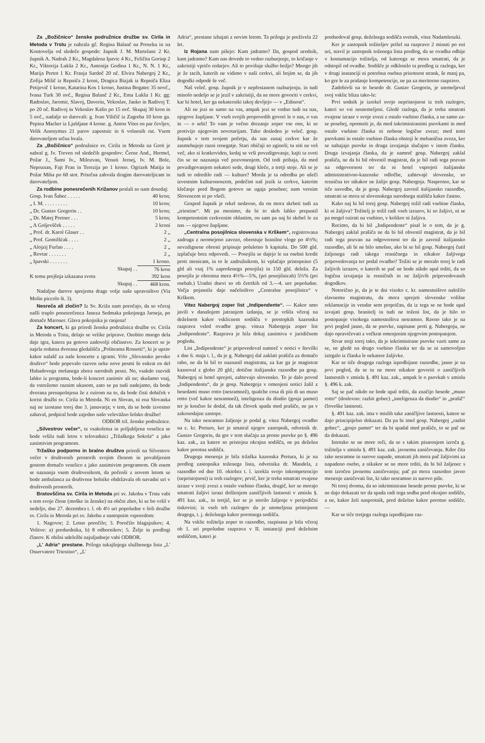Za „Božičnico“ ženske podružnice družbe sv. Cirila in Metoda v Trstu je nabrala gč. Regina Balanč na Proseku in na Kontovelju od sledeče gospode: župnik J. M. Martelanc 2 Kr. župnik A. Nadrah 2 Kr., Magdalena Ipavic 4 Kr., Feličita Gorinp 2 Kr., Viktorija Lukša 2 Kr., Antonija Godina 1 Kr., N. N. 1 Kr., Marija Pertot 1 Kr. Franja Sardoč 20 nč. Elvira Nabergoj 2 Kr., Zofija Milič iz Repniča 2 kroni, Dragica Bizjak iz Repniča Eliza Petijevič 1 krono, Katarina Kos 1 krono, Justina Bogatec 35 novč., Ivana Turk 30 nvč., Regina Balanč 2 Kr., Ema Lukša 1 Kr. gg: Radoslav, Jaromir, Slavoj, Davorin, Vekoslav, Janko in Radivoj T. po 20 nč. Radivoj in Vekoslav Kalin po 15 nvč. Skupaj 30 kron in 5 nvč., nadalje so darovali: g. Ivan Viličič iz Zagreba 10 kron ga. Pepina Macher iz Ljubljane 4 krone. g. Anton Vites en par čevljev, Velik Anonymus 21 parov zapestnic in 6 volnenih rut. Vsem darovateljem srčna hvala.
Za „Božičnico“ podružnice sv. Cirila in Metoda na Greti je nabral g. Iv. Treven od sledečih gospodov: Černe And., Hermel, Požar J., Šumi Iv., Milozvan, Venuti Jernej, Iv. M. Bole, Nepoznan, Fajt Fran in Terezija po 1 krono. Ogrizek Matija in Požar Miha po 60 stot. Prisrčna zahvala dragim darovateljicam in darovateljem.
Za rodbine ponesrečenih Križanov poslali so nam dosedaj:
| Gosp. Ivan Šabec . . . . . | 40 kron; |
| „ I. M. . . . . . . . . . | 10 kron; |
| „ Dr. Gustav Gregorin . . | 10 kron; |
| „ Dr. Matej Pretner . . . | 5 kron; |
| „ A Goljevšček . . . . . | 2 kroni |
| „ Prof. dr. Karol Glaser . . | 2 „ |
| „ Prof. Gomilšćak . . . . | 2 „ |
| „ Alojzij Furlan . . . . | 2 „ |
| „ Rovtar . . . . . . . | 2 „ |
| „ Ipavski . . . . . . . | 1 krono. |
| Skupaj . . | 76 kron |
| K temu prejšnja izkazana svota | 392 kron |
| Skupaj . . | 468 kron. |
Nadaljne darove sprejema drage volje naše upravništvo (Via Molin piccolo št. 3).
Nesreča ali zločin? Iz Sv. Križa nam poročajo, da so včeraj našli truplo ponesrečenca Janeza Sedmaka pokojnega Jarneja, po domače Maroner. Glava pokojnika je ranjena!
Za koncert, ki ga priredi ženska podružnica družbe sv. Cirila in Metoda u Trstu, delajo se velike priprave. Osobito mnogo dela daje igra, katera pa gotovo zadovolji občinstvo. Za koncert se je najela redutna dvorana gledališča „Politeama Rossetti“, ki je uprav kakor nalašč za naše koncerte z igrami. Vrlo „Slovansko pevsko društvo“ bode popevalo razven neke nove pesmi še enkrat en del Hubadovega mešanega zbora narodnih pesni. No, vsakdo razvidi lahko iz programa, bode-li koncert zanimiv ali ne; skušamo vsaj, da vstrežemo raznim ukusom, zato se pa tudi nadejamo, da bode dvorana prenapolnjena že z ozirom na to, da bode čisti dobiček v korist družbi sv. Cirila in Metoda. Ni en Slovan, ni ena Slovanka naj ne izostane torej dne 3. januvarja; v tem, da se bode izvestno zabaval, podpiral bode zajedno našo veleväžno šolsko družbo!
ODBOR trž. ženske podružnice.
„Silvestrov večer“, ta vsakoletna in priljubljena veselica se bode vršila tudi letos v telovadnici „Tržaškega Sokola“ z jako zanimivim programom.
Tržaško podporno in bralno društvo priredi na Silvestrov večer v društvenih prostorih svojim členom in povabljenim gostom domačo veselico z jako zanimivim programom. Ob enem se naznanja vsem društvenikom, da počenši z novem letom se bode ambulanca za društvene bolnike obdržavala ob navadni uri v društvenih prostorih.
Bratovščina sv. Cirila in Metoda pri sv. Jakobu v Trstu vabi s tem svoje člene (moške in ženske) na občni zbor, ki se bo vršil v nedeljo, dne 27. decembra t. l. ob 4½ uri popoludne v šoli družbe sv. Cirila in Metoda pri sv. Jakobu z nastopnim vsporedom:
1. Nagovor; 2. Letno poročilo; 3. Poročilo blagajnikov; 4. Volitve: a) predsednika, b) 8 odbornikov; 5. Želje in predlogi članov. K obilni udeležbi najuljudneje vabi ODBOR.
„L' Adria“ prestane. Priloga tukajšnjega službenega lista „L' Osservatore Triestino“, „L'
Adria“, prestane izhajati z novim letom. Ta priloga je preživela 22 let.
Iz Rojana nam pišejo: Kam jadramo? Da, gospod urednik, kam jadramo? Kam nas dovede to vedno razburjenje, to kričanje v zakristiji vpričo redarjev. Ali to povišuje službo božjo? Mnogo jih je že tacih, katerih ne vidimo v naši cerkvi, ali bojim se, da jih dogodki odpodè še več.
Naš veleč. gosp. župnik je v nepřestanem razburjenju. in tudi minolo nedeljo se je jezil v zakristiji, da ne more govoriti v cerkvi, kar bi hotel, ker ga nekaterniki takoj devljejo — v „Edinost“.
Ali ne jezi se samo na vas, ampak jezi se vedno tudi na nas, njegove župljane. V vseh svojih propovedih govori le o nas, o vas in — o sebi! To vam je večno drezanje zoper vse one, ki se protivijo njegovim novotarijam. Tako dosleden je veleč. gosp. župnik v tem svojem početju, da nas zunaj cerkve kar že zasmehujejo razni renegatje. Stari običaji so zginoli; tu niti ne veš več, ako si kratkoviden, kedaj se vrši povzdigovanje, kajti ta sveti čin se ne naznanja več pozvonenjem. Od todi prihaja, da med povzdigovanjem nekateri sede, drugi kleče, a tretji stoje. Ali se je tudi to odredilo radi — kulture? Morda je ta odredba po ušeči izvestnim kulturonoscem, podečim naš jezik iz cerkve, katerim klečanje pred Bogom gotovo ne ugaja posebno; nam vernim Slovencem ni po všeči.
Gospod župnik je rekel nedavno, da on mora skrbeti tudi za „triestine“. Mi pa menimo, da bi to skrb lahko prepustil kompetentnim cerkvenim oblastim, on sam pa naj bi skrbel le za nas — njegove župljane.
„Centralna posojilnica slovenska v Krškem“, registrovana zadruga z neomejeno zavezo, obrestuje hranilne vloge po 4½%; nevzdignene obresti pripisuje poluletno h kapitalu. Do 500 gld. izplačuje brez odpovedi. — Posojila se dajejo le na osebni kredit proti menicam, in to le zadružnikom, ki vplačajo pristopnino (5 gld ali vsaj 1% zaprošenega posojila) in 150 gld. deleža. Za posojila je obrestna mera 4½%—5%, (pri posojilnicah) 5½% (pri osebah.) Uradni dnevi so ob četrtkih od 3.—4. ure popoludne. Večja pojasnila daje načelništvo „Centralne posojilnice“ v Krškem.
Vitez Nabergoj zoper list „Indipendente“. — Kakor smo javili v današnjem jutranjem izdanju, se je vršila včeraj na deželnem kakor vsklicnem sodišču v prestopkih kazenska razprava vsled ovadbe gosp. viteza Nabergoja zoper list „Indipendente“. Razprava je bila dokaj zanimiva v juridičnem pogledu.
List „Indipendente“ je pripovedoval namreč v notici v številki z dne 6. maja t. l., da je g. Nabergoj dal zaklati prašiča za domačo rabo, ne da bi bil to naznanil magistratu, za kar ga je magistrat kaznoval z globo 20 gld.; dotične italijanske razsodbe pa gosp. Nabergoj ni hotel sprejeti, zahtevajo slovensko. To je dalo povod „Indipendentu“, da je gosp. Nabergoja v omenjeni notici žalil z besedami muso rotto (nesramnež), qualche cosa di più di un muso rotto (več kakor nesramnež), inteligenza da dindio (gosja pamet) ter je končno še dodal, da tak človek spada med prašiče, ne pa v zakonodajne zastope.
Na tako nesramno žaljenje je podal g. vitez Nabergoj ovadbo na c. kr. Preturo, ker je smatral njegov zastopnik, odvetnik dr. Gustav Gregorin, da gre v tem slučaju za proste psovke po §. 496 kaz. zak., za katere so pristojna okrajna sodišča, ne pa deželna kakor porotna sodišča.
Drugega menenja je bila tržaška kazenska Pretura, ki je na predlog zastopnika toženega lista, odvetnika dr. Mandela, z razsodbo od dne 10. oktobra t. l. izrekla svojo inkompetencijo (nepristojnost) iz treh razlogov; prvič, ker je treba smatrati ovajene izraze v svoji zvezi z ostalo vsebino članka, drugič, ker se morajo smatrati žaljivi izrazi dolženjem zaničljivih lastnosti v zmislu §. 491 kaz. zak., in tretjič, ker se je storilo žaljenje v perijodični tiskovini; iz vseh teh razlogov da je utemeljena pristojnost drugega, t. j. deželnega kakor porotnega sodišča.
Na vsklic tožitelja zoper to razsodbo, razpisana je bila včeraj ob 1. uri popoludne razprava v II. instanciji pred deželnim sodiščem, kateri je
predsedoval gosp. deželnega sodišča svetnik, vitez Nadamlenzki.
Ker je zastopnik tožiteljev prišel na razpravo 2 minuti po eni uri, stavil je zastopnik toženega lista predlog, da se ovadba odbije v kontumacijo tožitelja, od katerega se mora smatrati, da je odstopil od ovadbe. Sodišče je odklonilo ta predlog iz razloga, ker v drugi instanciji ni potrebna osebna prisotnost strank, še manj pa, ko gre le za prašanje kompetencije, ne pa za meritorno razpravo.
Zadobivši na to besedo dr. Gustav Gregorin, je utemeljeval svoj vsklic blizu tako-le:
Prvi sodnik je izrekel svojo nepristojnost iz treh razlogov, kateri so vsi neutemeljeni. Gledé razloga, da je treba smatrati ovajene izraze v svoje zvezi z ostalo vsebino članka, a ne samo za-se posebej, opomniti je, da med inkriminiranimi psovkami in med ostalo vsebino članka ni nobene logične zveze; med temi psovkami in ostalo vsebino članka obstoji le mehanična zveza, ker se nahajajo psovke in druga izvajanja slučajno v istem članku. Druga izvajanja članka, da je namreč gosp. Nabergoj zaklal prašiča, ne da bi bil obvestil magistrat, da je bil radi tega pozvan na odgovornost ter da ni hotel vsprejeti italijanske administrativno-kazenske odločbe, zahtevajè slovenske, so resnična ter nikakor ne žalijo gosp. Nabergoja. Nasprotno, kar se tiče navedbe, da je gosp. Nabergoj zavrnil italijansko razsodbo, smatrati se mora sè slovenskega narodnega stališča kakor častno.
Kako naj bi bil torej gosp. Nabergoj tožil radi vsebine članka, ki ni žaljiva? Tožitelj je tožil radi vseh izrazov, ki so žaljivi, ni se pa mogel ozirati na vsebino, v kolikor ni žaljiva.
Recimo, da bi bil „Indipendente“ pisal le o tem, da je g. Nabergoj zaklal prašiča ne da bi bil obvestil magistrat, da je bil radi tega pozvan na odgovornost ter da je zavrnil italijansko razsodbo, ali bi ne bilo smešno, ako bi se bil gosp. Nabergoj čutil žaljenega radi takega resničnega in nikakor žaljivega pripovedovanja ter podal ovadbo? Tožiti se je moralo torej le radi žaljivih izrazov, o katerih se pač ne bode nikdo upal trditi, da so logična izvajanja iz resničnih in ne žaljivih pripovedovanih dogodkov.
Notorično je, da je te dni visoko c. kr. namestništvo naložilo slavnemu magistratu, da mora sprejeti slovenske volilne reklamacije in vendar sem prepričan, da iz tega se ne bode upal izvajati gosp. branitelj in tudi ne toženi list, da je bilo to postopanje visokega namestništva nesramno. Ravno tako je na prvi pogled jasno, da se psovke, napisane proti g. Nabergoju, ne dajo opravičevati z večkrat omenjenim njegovim postopanjem.
Stvar stoji torej tako, da je inkriminirane psovke vzeti same za se, ne gledé na drugo vsebino članka ter da se ni samovoljno iztrgalo iz članka le nekatere žaljivke.
Kar se tiče drugega razloga izpodbijane razsodbe, jasno je na prvi pogled, da se tu ne more nikakor govoriti o zaničljivih lastnostih v zmislu §. 491 kaz. zak., ampak le o psovkah v zmislu §. 496 k. zak.
Saj se pač nikdo ne bode upal trditi, da značijo besede „muso rotto“ (doslovno: razbit gobec) „inteligenza da dindio“ in „prašič“ človeške lastnosti.
§. 491 kaz. zak. ima v mislih take zaničljive lastnosti, katere se dajo principijelno dokazati. Da pa bi imel gosp. Nabergoj „razbit gobec“, „gosjo pamet“ ter da bi spadal med prašiče, to se pač ne da dokazati.
Istotako se ne more reči, da se s takim pisarenjem izroča g. tožitelja v zmislu §. 491 kaz. zak. javnemu zaničevanju. Kdor čita take nesramne in surove napade, smatrati jih mora pač žaljivimi za napadeno osebo, a nikakor se ne more trditi, da bi bil žaljenec s tem izročen javnemu zaničevanju; pač pa mora razsodno javno menenje zaničevati list, ki tako nesramno in surovo piše.
Ni torej dvoma, da so inkriminirane besede proste psovke, ki se ne dajo dokazati ter da spada radi tega sodba pred okrajno sodišče, a ne, kakor želi nasprotnik, pred deželno kakor porotno sodišče. —
Kar se tiče tretjega razloga izpodbijane raz-